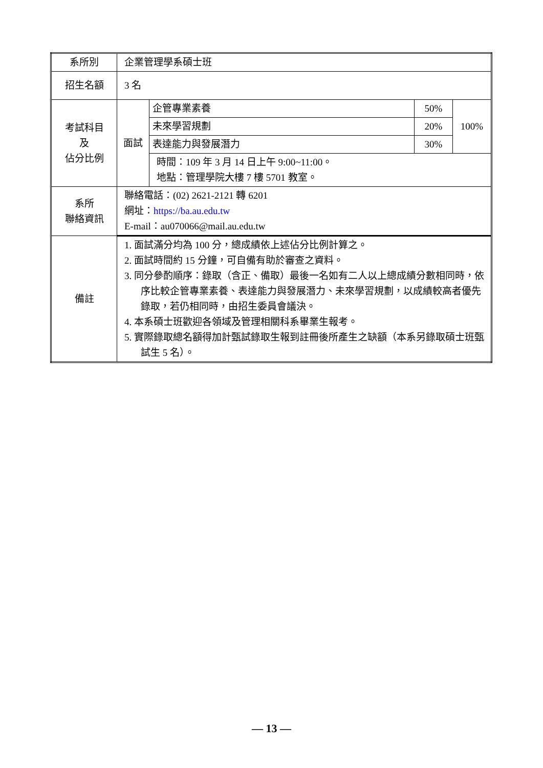| 系所別 | 企業管理學系碩士班 | | | |
| 招生名額 | 3 名 | | | |
| 考試科目 及 佔分比例 | 面試 | 企管專業素養 | 50% | 100% |
| | | 未來學習規劃 | 20% | |
| | | 表達能力與發展潛力 | 30% | |
| | | 時間：109 年 3 月 14 日上午 9:00~11:00。 地點：管理學院大樓 7 樓 5701 教室。 | | |
| 系所 聯絡資訊 | 聯絡電話：(02) 2621-2121 轉 6201 網址： https://ba.au.edu.tw E-mail：au070066@mail.au.edu.tw | | | |
| 備註 | 1. 面試滿分均為 100 分，總成績依上述佔分比例計算之。 2. 面試時間約 15 分鐘，可自備有助於審查之資料。 3. 同分參酌順序：錄取（含正、備取）最後一名如有二人以上總成績分數相同時，依序比較企管專業素養、表達能力與發展潛力、未來學習規劃，以成績較高者優先錄取，若仍相同時，由招生委員會議決。 4. 本系碩士班歡迎各領域及管理相關科系畢業生報考。 5. 實際錄取總名額得加計甄試錄取生報到註冊後所產生之缺額（本系另錄取碩士班甄試生 5 名）。 | | | |
— 13 —